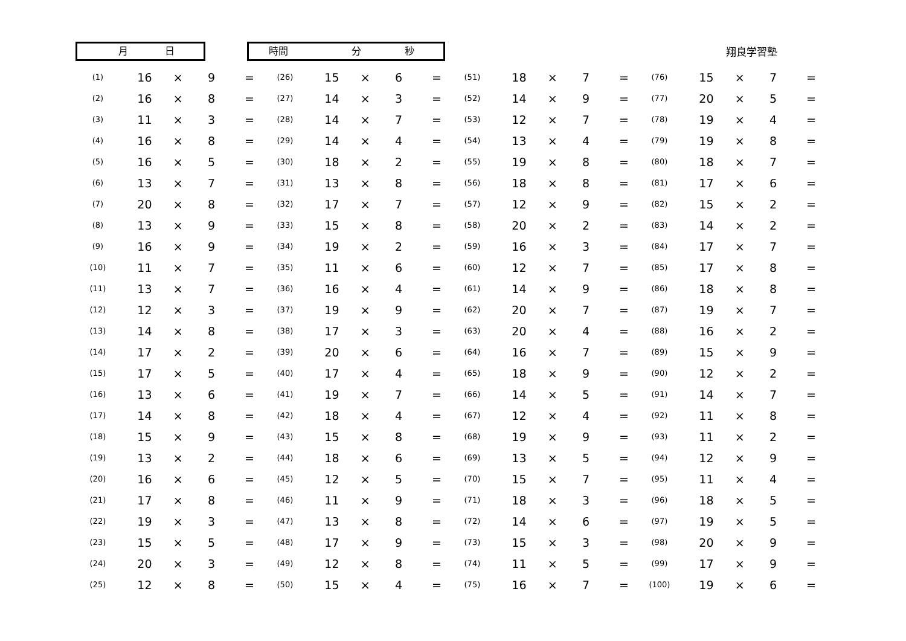月 日 時間 分 秒 翔良学習塾
| (1) | 16 | × | 9 | = |
| (2) | 16 | × | 8 | = |
| (3) | 11 | × | 3 | = |
| (4) | 16 | × | 8 | = |
| (5) | 16 | × | 5 | = |
| (6) | 13 | × | 7 | = |
| (7) | 20 | × | 8 | = |
| (8) | 13 | × | 9 | = |
| (9) | 16 | × | 9 | = |
| (10) | 11 | × | 7 | = |
| (11) | 13 | × | 7 | = |
| (12) | 12 | × | 3 | = |
| (13) | 14 | × | 8 | = |
| (14) | 17 | × | 2 | = |
| (15) | 17 | × | 5 | = |
| (16) | 13 | × | 6 | = |
| (17) | 14 | × | 8 | = |
| (18) | 15 | × | 9 | = |
| (19) | 13 | × | 2 | = |
| (20) | 16 | × | 6 | = |
| (21) | 17 | × | 8 | = |
| (22) | 19 | × | 3 | = |
| (23) | 15 | × | 5 | = |
| (24) | 20 | × | 3 | = |
| (25) | 12 | × | 8 | = |
| (26) | 15 | × | 6 | = |
| (27) | 14 | × | 3 | = |
| (28) | 14 | × | 7 | = |
| (29) | 14 | × | 4 | = |
| (30) | 18 | × | 2 | = |
| (31) | 13 | × | 8 | = |
| (32) | 17 | × | 7 | = |
| (33) | 15 | × | 8 | = |
| (34) | 19 | × | 2 | = |
| (35) | 11 | × | 6 | = |
| (36) | 16 | × | 4 | = |
| (37) | 19 | × | 9 | = |
| (38) | 17 | × | 3 | = |
| (39) | 20 | × | 6 | = |
| (40) | 17 | × | 4 | = |
| (41) | 19 | × | 7 | = |
| (42) | 18 | × | 4 | = |
| (43) | 15 | × | 8 | = |
| (44) | 18 | × | 6 | = |
| (45) | 12 | × | 5 | = |
| (46) | 11 | × | 9 | = |
| (47) | 13 | × | 8 | = |
| (48) | 17 | × | 9 | = |
| (49) | 12 | × | 8 | = |
| (50) | 15 | × | 4 | = |
| (51) | 18 | × | 7 | = |
| (52) | 14 | × | 9 | = |
| (53) | 12 | × | 7 | = |
| (54) | 13 | × | 4 | = |
| (55) | 19 | × | 8 | = |
| (56) | 18 | × | 8 | = |
| (57) | 12 | × | 9 | = |
| (58) | 20 | × | 2 | = |
| (59) | 16 | × | 3 | = |
| (60) | 12 | × | 7 | = |
| (61) | 14 | × | 9 | = |
| (62) | 20 | × | 7 | = |
| (63) | 20 | × | 4 | = |
| (64) | 16 | × | 7 | = |
| (65) | 18 | × | 9 | = |
| (66) | 14 | × | 5 | = |
| (67) | 12 | × | 4 | = |
| (68) | 19 | × | 9 | = |
| (69) | 13 | × | 5 | = |
| (70) | 15 | × | 7 | = |
| (71) | 18 | × | 3 | = |
| (72) | 14 | × | 6 | = |
| (73) | 15 | × | 3 | = |
| (74) | 11 | × | 5 | = |
| (75) | 16 | × | 7 | = |
| (76) | 15 | × | 7 | = |
| (77) | 20 | × | 5 | = |
| (78) | 19 | × | 4 | = |
| (79) | 19 | × | 8 | = |
| (80) | 18 | × | 7 | = |
| (81) | 17 | × | 6 | = |
| (82) | 15 | × | 2 | = |
| (83) | 14 | × | 2 | = |
| (84) | 17 | × | 7 | = |
| (85) | 17 | × | 8 | = |
| (86) | 18 | × | 8 | = |
| (87) | 19 | × | 7 | = |
| (88) | 16 | × | 2 | = |
| (89) | 15 | × | 9 | = |
| (90) | 12 | × | 2 | = |
| (91) | 14 | × | 7 | = |
| (92) | 11 | × | 8 | = |
| (93) | 11 | × | 2 | = |
| (94) | 12 | × | 9 | = |
| (95) | 11 | × | 4 | = |
| (96) | 18 | × | 5 | = |
| (97) | 19 | × | 5 | = |
| (98) | 20 | × | 9 | = |
| (99) | 17 | × | 9 | = |
| (100) | 19 | × | 6 | = |